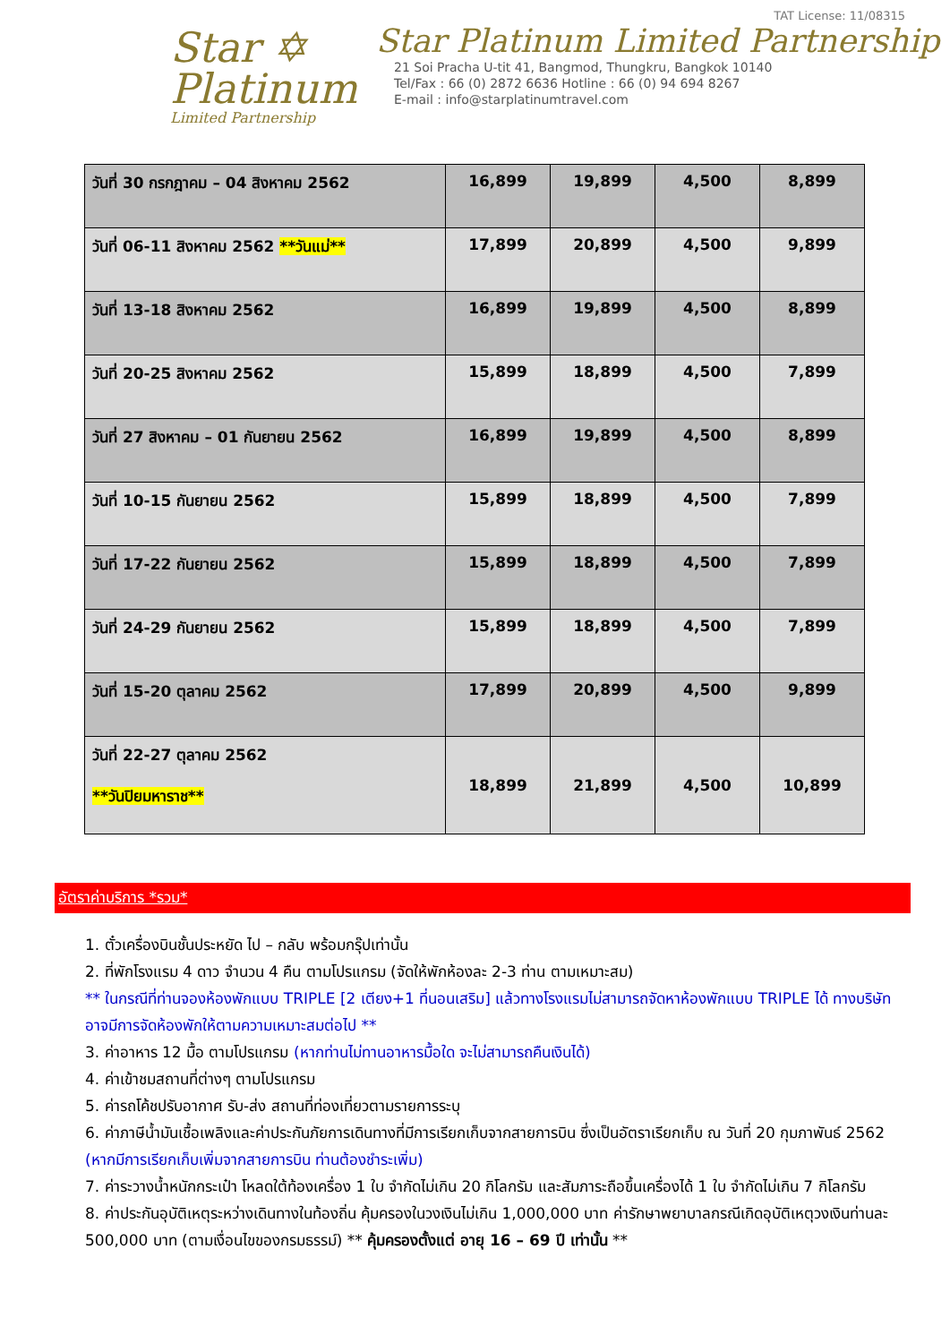Star ✡
Platinum
Limited Partnership
TAT License: 11/08315
Star Platinum Limited Partnership
21 Soi Pracha U-tit 41, Bangmod, Thungkru, Bangkok 10140
Tel/Fax : 66 (0) 2872 6636 Hotline : 66 (0) 94 694 8267
E-mail : info@starplatinumtravel.com
| วันที่ 30 กรกฎาคม – 04 สิงหาคม 2562 | 16,899 | 19,899 | 4,500 | 8,899 |
| วันที่ 06-11 สิงหาคม 2562 **วันแม่** | 17,899 | 20,899 | 4,500 | 9,899 |
| วันที่ 13-18 สิงหาคม 2562 | 16,899 | 19,899 | 4,500 | 8,899 |
| วันที่ 20-25 สิงหาคม 2562 | 15,899 | 18,899 | 4,500 | 7,899 |
| วันที่ 27 สิงหาคม – 01 กันยายน 2562 | 16,899 | 19,899 | 4,500 | 8,899 |
| วันที่ 10-15 กันยายน 2562 | 15,899 | 18,899 | 4,500 | 7,899 |
| วันที่ 17-22 กันยายน 2562 | 15,899 | 18,899 | 4,500 | 7,899 |
| วันที่ 24-29 กันยายน 2562 | 15,899 | 18,899 | 4,500 | 7,899 |
| วันที่ 15-20 ตุลาคม 2562 | 17,899 | 20,899 | 4,500 | 9,899 |
| วันที่ 22-27 ตุลาคม 2562 **วันปิยมหาราช** | 18,899 | 21,899 | 4,500 | 10,899 |
อัตราค่าบริการ *รวม*
1. ตั๋วเครื่องบินชั้นประหยัด ไป – กลับ พร้อมกรุ๊ปเท่านั้น
2. ที่พักโรงแรม 4 ดาว จำนวน 4 คืน ตามโปรแกรม (จัดให้พักห้องละ 2-3 ท่าน ตามเหมาะสม)
** ในกรณีที่ท่านจองห้องพักแบบ TRIPLE [2 เตียง+1 ที่นอนเสริม] แล้วทางโรงแรมไม่สามารถจัดหาห้องพักแบบ TRIPLE ได้ ทางบริษัทอาจมีการจัดห้องพักให้ตามความเหมาะสมต่อไป **
3. ค่าอาหาร 12 มื้อ ตามโปรแกรม (หากท่านไม่ทานอาหารมื้อใด จะไม่สามารถคืนเงินได้)
4. ค่าเข้าชมสถานที่ต่างๆ ตามโปรแกรม
5. ค่ารถโค้ชปรับอากาศ รับ-ส่ง สถานที่ท่องเที่ยวตามรายการระบุ
6. ค่าภาษีน้ำมันเชื้อเพลิงและค่าประกันภัยการเดินทางที่มีการเรียกเก็บจากสายการบิน ซึ่งเป็นอัตราเรียกเก็บ ณ วันที่ 20 กุมภาพันธ์ 2562 (หากมีการเรียกเก็บเพิ่มจากสายการบิน ท่านต้องชำระเพิ่ม)
7. ค่าระวางน้ำหนักกระเป๋า โหลดใต้ท้องเครื่อง 1 ใบ จำกัดไม่เกิน 20 กิโลกรัม และสัมภาระถือขึ้นเครื่องได้ 1 ใบ จำกัดไม่เกิน 7 กิโลกรัม
8. ค่าประกันอุบัติเหตุระหว่างเดินทางในท้องถิ่น คุ้มครองในวงเงินไม่เกิน 1,000,000 บาท ค่ารักษาพยาบาลกรณีเกิดอุบัติเหตุวงเงินท่านละ 500,000 บาท (ตามเงื่อนไขของกรมธรรม์) ** คุ้มครองตั้งแต่ อายุ 16 – 69 ปี เท่านั้น **